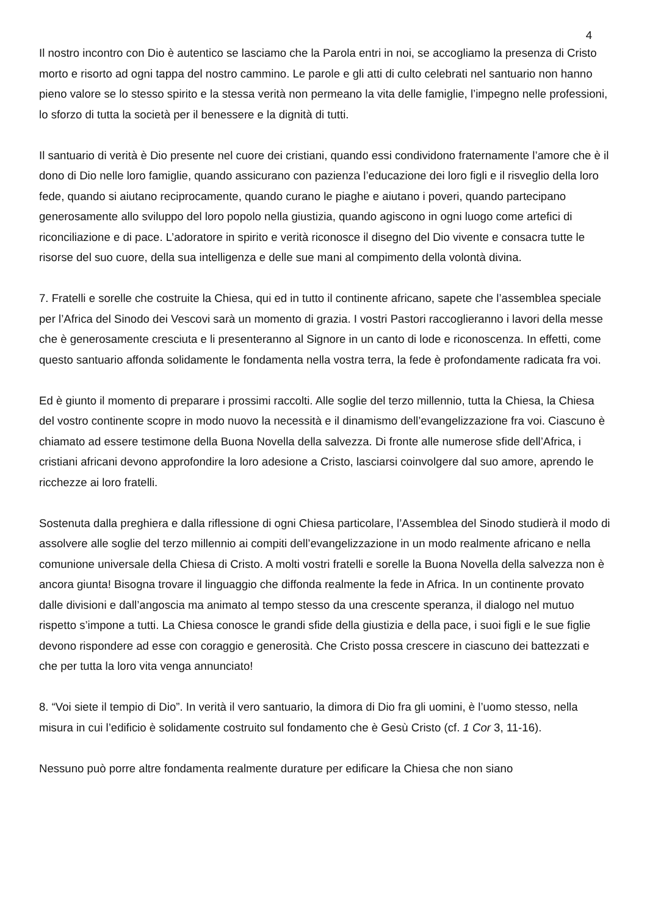4
Il nostro incontro con Dio è autentico se lasciamo che la Parola entri in noi, se accogliamo la presenza di Cristo morto e risorto ad ogni tappa del nostro cammino. Le parole e gli atti di culto celebrati nel santuario non hanno pieno valore se lo stesso spirito e la stessa verità non permeano la vita delle famiglie, l’impegno nelle professioni, lo sforzo di tutta la società per il benessere e la dignità di tutti.
Il santuario di verità è Dio presente nel cuore dei cristiani, quando essi condividono fraternamente l’amore che è il dono di Dio nelle loro famiglie, quando assicurano con pazienza l’educazione dei loro figli e il risveglio della loro fede, quando si aiutano reciprocamente, quando curano le piaghe e aiutano i poveri, quando partecipano generosamente allo sviluppo del loro popolo nella giustizia, quando agiscono in ogni luogo come artefici di riconciliazione e di pace. L’adoratore in spirito e verità riconosce il disegno del Dio vivente e consacra tutte le risorse del suo cuore, della sua intelligenza e delle sue mani al compimento della volontà divina.
7. Fratelli e sorelle che costruite la Chiesa, qui ed in tutto il continente africano, sapete che l’assemblea speciale per l’Africa del Sinodo dei Vescovi sarà un momento di grazia. I vostri Pastori raccoglieranno i lavori della messe che è generosamente cresciuta e li presenteranno al Signore in un canto di lode e riconoscenza. In effetti, come questo santuario affonda solidamente le fondamenta nella vostra terra, la fede è profondamente radicata fra voi.
Ed è giunto il momento di preparare i prossimi raccolti. Alle soglie del terzo millennio, tutta la Chiesa, la Chiesa del vostro continente scopre in modo nuovo la necessità e il dinamismo dell’evangelizzazione fra voi. Ciascuno è chiamato ad essere testimone della Buona Novella della salvezza. Di fronte alle numerose sfide dell’Africa, i cristiani africani devono approfondire la loro adesione a Cristo, lasciarsi coinvolgere dal suo amore, aprendo le ricchezze ai loro fratelli.
Sostenuta dalla preghiera e dalla riflessione di ogni Chiesa particolare, l’Assemblea del Sinodo studierà il modo di assolvere alle soglie del terzo millennio ai compiti dell’evangelizzazione in un modo realmente africano e nella comunione universale della Chiesa di Cristo. A molti vostri fratelli e sorelle la Buona Novella della salvezza non è ancora giunta! Bisogna trovare il linguaggio che diffonda realmente la fede in Africa. In un continente provato dalle divisioni e dall’angoscia ma animato al tempo stesso da una crescente speranza, il dialogo nel mutuo rispetto s’impone a tutti. La Chiesa conosce le grandi sfide della giustizia e della pace, i suoi figli e le sue figlie devono rispondere ad esse con coraggio e generosità. Che Cristo possa crescere in ciascuno dei battezzati e che per tutta la loro vita venga annunciato!
8. “Voi siete il tempio di Dio”. In verità il vero santuario, la dimora di Dio fra gli uomini, è l’uomo stesso, nella misura in cui l’edificio è solidamente costruito sul fondamento che è Gesù Cristo (cf. 1 Cor 3, 11-16).
Nessuno può porre altre fondamenta realmente durature per edificare la Chiesa che non siano